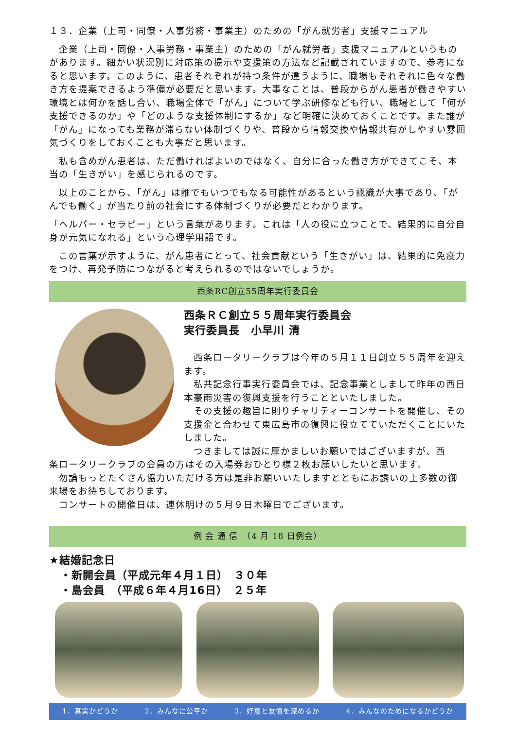１３．企業（上司・同僚・人事労務・事業主）のための「がん就労者」支援マニュアル
　企業（上司・同僚・人事労務・事業主）のための「がん就労者」支援マニュアルというものがあります。細かい状況別に対応策の提示や支援策の方法など記載されていますので、参考になると思います。このように、患者それぞれが持つ条件が違うように、職場もそれぞれに色々な働き方を提案できるよう準備が必要だと思います。大事なことは、普段からがん患者が働きやすい環境とは何かを話し合い、職場全体で「がん」について学ぶ研修なども行い、職場として「何が支援できるのか」や「どのような支援体制にするか」など明確に決めておくことです。また誰が「がん」になっても業務が滞らない体制づくりや、普段から情報交換や情報共有がしやすい雰囲気づくりをしておくことも大事だと思います。
　私も含めがん患者は、ただ働ければよいのではなく、自分に合った働き方ができてこそ、本当の「生きがい」を感じられるのです。
　以上のことから、「がん」は誰でもいつでもなる可能性があるという認識が大事であり、「がんでも働く」が当たり前の社会にする体制づくりが必要だとわかります。
「ヘルパー・セラピー」という言葉があります。これは「人の役に立つことで、結果的に自分自身が元気になれる」という心理学用語です。
　この言葉が示すように、がん患者にとって、社会貢献という「生きがい」は、結果的に免疫力をつけ、再発予防につながると考えられるのではないでしょうか。
西条RC創立55周年実行委員会
西条ＲＣ創立５５周年実行委員会
実行委員長　小早川 清
　西条ロータリークラブは今年の５月１１日創立５５周年を迎えます。
　私共記念行事実行委員会では、記念事業としまして昨年の西日本豪雨災害の復興支援を行うことといたしました。
　その支援の趣旨に則りチャリティーコンサートを開催し、その支援金と合わせて東広島市の復興に役立てていただくことにいたしました。
　つきましては誠に厚かましいお願いではございますが、西
条ロータリークラブの会員の方はその入場券おひとり様２枚お願いしたいと思います。
　勿論もっとたくさん協力いただける方は是非お願いいたしますとともにお誘いの上多数の御来場をお待ちしております。
　コンサートの開催日は、連休明けの５月９日木曜日でございます。
例 会 通 信　（4 月 18 日例会）
★結婚記念日
　・新開会員（平成元年４月１日）　３０年
　・島会員　（平成６年４月16日）　２５年
1．真実かどうか 2．みんなに公平か 3．好意と友情を深めるか 4．みんなのためになるかどうか